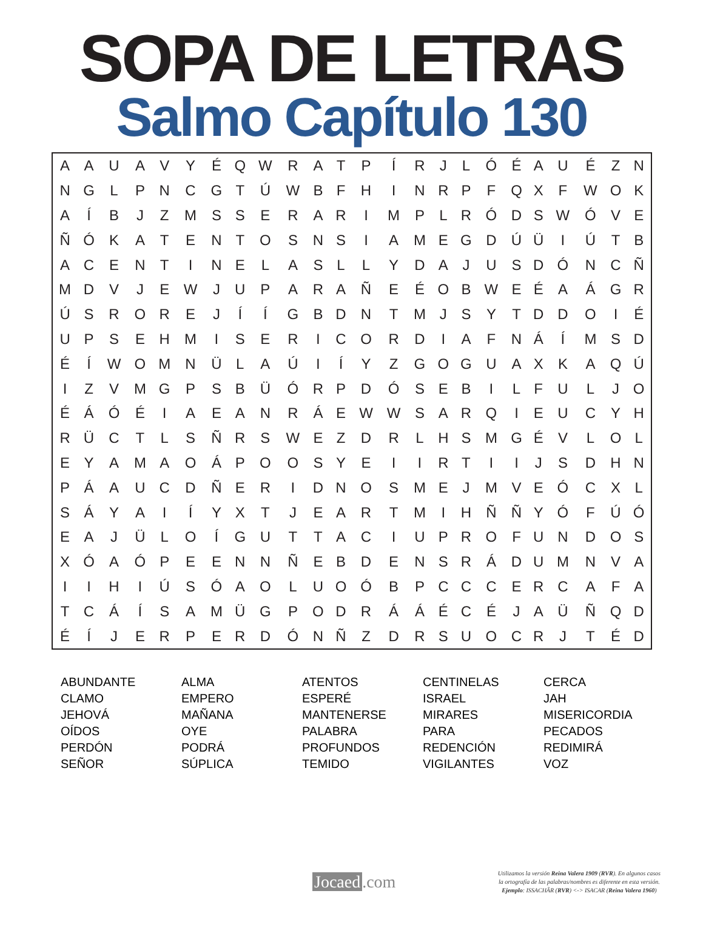SOPA DE LETRAS
Salmo Capítulo 130
| A | A | U | A | V | Y | É | Q | W | R | A | T | P | Í | R | J | L | Ó | É | A | U | É | Z | N |
| N | G | L | P | N | C | G | T | Ú | W | B | F | H | I | N | R | P | F | Q | X | F | W | O | K |
| A | Í | B | J | Z | M | S | S | E | R | A | R | I | M | P | L | R | Ó | D | S | W | Ó | V | E |
| Ñ | Ó | K | A | T | E | N | T | O | S | N | S | I | A | M | E | G | D | Ú | Ü | I | Ú | T | B |
| A | C | E | N | T | I | N | E | L | A | S | L | L | Y | D | A | J | U | S | D | Ó | N | C | Ñ |
| M | D | V | J | E | W | J | U | P | A | R | A | Ñ | E | É | O | B | W | E | É | A | Á | G | R |
| Ú | S | R | O | R | E | J | Í | Í | G | B | D | N | T | M | J | S | Y | T | D | D | O | I | É |
| U | P | S | E | H | M | I | S | E | R | I | C | O | R | D | I | A | F | N | Á | Í | M | S | D |
| É | Í | W | O | M | N | Ü | L | A | Ú | I | Í | Y | Z | G | O | G | U | A | X | K | A | Q | Ú |
| I | Z | V | M | G | P | S | B | Ü | Ó | R | P | D | Ó | S | E | B | I | L | F | U | L | J | O |
| É | Á | Ó | É | I | A | E | A | N | R | Á | E | W | W | S | A | R | Q | I | E | U | C | Y | H |
| R | Ü | C | T | L | S | Ñ | R | S | W | E | Z | D | R | L | H | S | M | G | É | V | L | O | L |
| E | Y | A | M | A | O | Á | P | O | O | S | Y | E | I | I | R | T | I | I | J | S | D | H | N |
| P | Á | A | U | C | D | Ñ | E | R | I | D | N | O | S | M | E | J | M | V | E | Ó | C | X | L |
| S | Á | Y | A | I | Í | Y | X | T | J | E | A | R | T | M | I | H | Ñ | Ñ | Y | Ó | F | Ú | Ó |
| E | A | J | Ü | L | O | Í | G | U | T | T | A | C | I | U | P | R | O | F | U | N | D | O | S |
| X | Ó | A | Ó | P | E | E | N | N | Ñ | E | B | D | E | N | S | R | Á | D | U | M | N | V | A |
| I | I | H | I | Ú | S | Ó | A | O | L | U | O | Ó | B | P | C | C | C | E | R | C | A | F | A |
| T | C | Á | Í | S | A | M | Ü | G | P | O | D | R | Á | Á | É | C | É | J | A | Ü | Ñ | Q | D |
| É | Í | J | E | R | P | E | R | D | Ó | N | Ñ | Z | D | R | S | U | O | C | R | J | T | É | D |
| ABUNDANTE | ALMA | ATENTOS | CENTINELAS | CERCA |
| CLAMO | EMPERO | ESPERÉ | ISRAEL | JAH |
| JEHOVÁ | MAÑANA | MANTENERSE | MIRARES | MISERICORDIA |
| OÍDOS | OYE | PALABRA | PARA | PECADOS |
| PERDÓN | PODRÁ | PROFUNDOS | REDENCIÓN | REDIMIRÁ |
| SEÑOR | SÚPLICA | TEMIDO | VIGILANTES | VOZ |
Jocaed.com
Utilizamos la versión Reina Valera 1909 (RVR). En algunos casos
la ortografía de las palabras/nombres es diferente en esta versión.
Ejemplo: ISSACHÂR (RVR) <-> ISACAR (Reina Valera 1960)